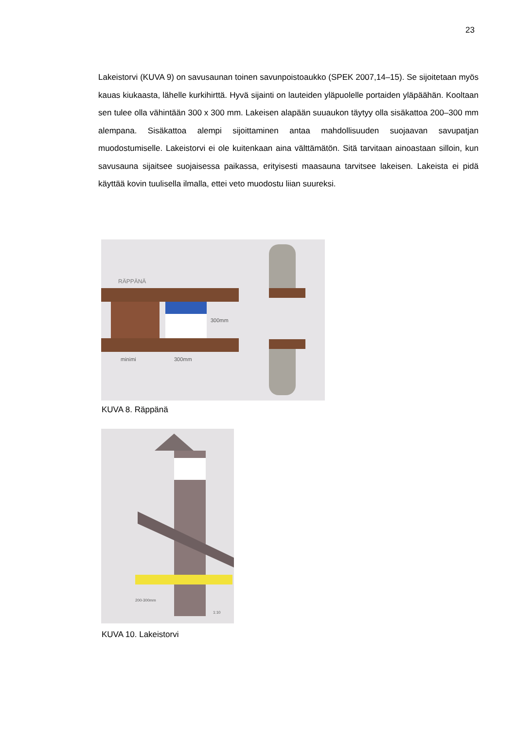23
Lakeistorvi (KUVA 9) on savusaunan toinen savunpoistoaukko (SPEK 2007,14–15). Se sijoitetaan myös kauas kiukaasta, lähelle kurkihirttä. Hyvä sijainti on lauteiden yläpuolelle portaiden yläpäähän. Kooltaan sen tulee olla vähintään 300 x 300 mm. Lakeisen alapään suuaukon täytyy olla sisäkattoa 200–300 mm alempana. Sisäkattoa alempi sijoittaminen antaa mahdollisuuden suojaavan savupatjan muodostumiselle. Lakeistorvi ei ole kuitenkaan aina välttämätön. Sitä tarvitaan ainoastaan silloin, kun savusauna sijaitsee suojaisessa paikassa, erityisesti maasauna tarvitsee lakeisen. Lakeista ei pidä käyttää kovin tuulisella ilmalla, ettei veto muodostu liian suureksi.
RÄPPÄNÄ
300mm
minimi
300mm
KUVA 8. Räppänä
200-300mm
1:10
KUVA 10. Lakeistorvi